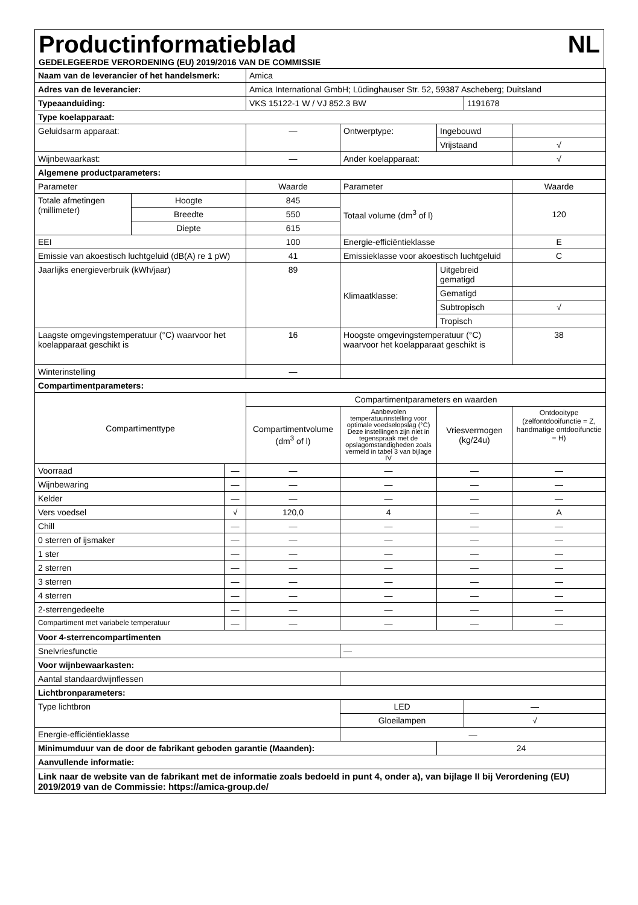Productinformatieblad NL
GEDELEGEERDE VERORDENING (EU) 2019/2016 VAN DE COMMISSIE
| Naam van de leverancier of het handelsmerk: | | | Amica | | | | |
| Adres van de leverancier: | | | Amica International GmbH; Lüdinghauser Str. 52, 59387 Ascheberg; Duitsland | | | | |
| Typeaanduiding: | | | VKS 15122-1 W / VJ 852.3 BW | | | 1191678 | |
| Type koelapparaat: | | | | | | | |
| Geluidsarm apparaat: | | | — | Ontwerptype: | Ingebouwd | | |
| | | | | | Vrijstaand | | √ |
| Wijnbewaarkast: | | | — | Ander koelapparaat: | | | √ |
| Algemene productparameters: | | | | | | | |
| Parameter | | | Waarde | Parameter | | | Waarde |
| Totale afmetingen (millimeter) | Hoogte | | 845 | Totaal volume (dm<sup>3</sup> of l) | | | 120 |
| | Breedte | | 550 | | | | |
| | Diepte | | 615 | | | | |
| EEI | | | 100 | Energie-efficiëntieklasse | | | E |
| Emissie van akoestisch luchtgeluid (dB(A) re 1 pW) | | | 41 | Emissieklasse voor akoestisch luchtgeluid | | | C |
| Jaarlijks energieverbruik (kWh/jaar) | | | 89 | Klimaatklasse: | Uitgebreid gematigd | | |
| | | | | | Gematigd | | |
| | | | | | Subtropisch | | √ |
| | | | | | Tropisch | | |
| Laagste omgevingstemperatuur (°C) waarvoor het koelapparaat geschikt is | | | 16 | Hoogste omgevingstemperatuur (°C) waarvoor het koelapparaat geschikt is | | | 38 |
| Winterinstelling | | | — | | | | |
| Compartimentparameters: | | | | | | | |
| Compartimenttype | | | Compartimentparameters en waarden | | | | |
| | | | Compartimentvolume (dm<sup>3</sup> of l) | Aanbevolen temperatuurinstelling voor optimale voedselopslag (°C) Deze instellingen zijn niet in tegenspraak met de opslagomstandigheden zoals vermeld in tabel 3 van bijlage IV | Vriesvermogen (kg/24u) | | Ontdooitype (zelfontdooifunctie = Z, handmatige ontdooifunctie = H) |
| Voorraad | | — | — | — | — | | — |
| Wijnbewaring | | — | — | — | — | | — |
| Kelder | | — | — | — | — | | — |
| Vers voedsel | | √ | 120,0 | 4 | — | | A |
| Chill | | — | — | — | — | | — |
| 0 sterren of ijsmaker | | — | — | — | — | | — |
| 1 ster | | — | — | — | — | | — |
| 2 sterren | | — | — | — | — | | — |
| 3 sterren | | — | — | — | — | | — |
| 4 sterren | | — | — | — | — | | — |
| 2-sterrengedeelte | | — | — | — | — | | — |
| Compartiment met variabele temperatuur | | — | — | — | — | | — |
| Voor 4-sterrencompartimenten | | | | | | | |
| Snelvriesfunctie | | | | — | | | |
| Voor wijnbewaarkasten: | | | | | | | |
| Aantal standaardwijnflessen | | | | | | | |
| Lichtbronparameters: | | | | | | | |
| Type lichtbron | | | | LED | | — | |
| | | | | Gloeilampen | | √ | |
| Energie-efficiëntieklasse | | | | — | | | |
| Minimumduur van de door de fabrikant geboden garantie (Maanden): | | | | | 24 | | |
| Aanvullende informatie: | | | | | | | |
| Link naar de website van de fabrikant met de informatie zoals bedoeld in punt 4, onder a), van bijlage II bij Verordening (EU) 2019/2019 van de Commissie: https://amica-group.de/ | | | | | | | |